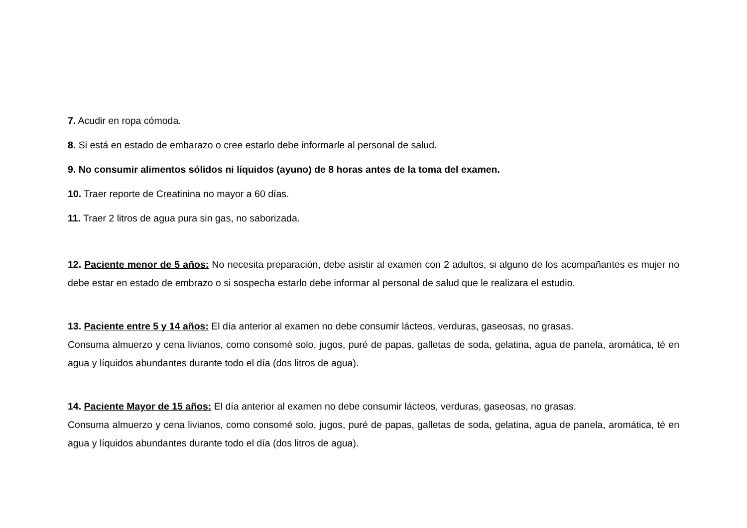7. Acudir en ropa cómoda.
8. Si está en estado de embarazo o cree estarlo debe informarle al personal de salud.
9. No consumir alimentos sólidos ni líquidos (ayuno) de 8 horas antes de la toma del examen.
10. Traer reporte de Creatinina no mayor a 60 días.
11. Traer 2 litros de agua pura sin gas, no saborizada.
12. Paciente menor de 5 años: No necesita preparación, debe asistir al examen con 2 adultos, si alguno de los acompañantes es mujer no debe estar en estado de embrazo o si sospecha estarlo debe informar al personal de salud que le realizara el estudio.
13. Paciente entre 5 y 14 años: El día anterior al examen no debe consumir lácteos, verduras, gaseosas, no grasas.
Consuma almuerzo y cena livianos, como consomé solo, jugos, puré de papas, galletas de soda, gelatina, agua de panela, aromática, té en agua y líquidos abundantes durante todo el día (dos litros de agua).
14. Paciente Mayor de 15 años: El día anterior al examen no debe consumir lácteos, verduras, gaseosas, no grasas.
Consuma almuerzo y cena livianos, como consomé solo, jugos, puré de papas, galletas de soda, gelatina, agua de panela, aromática, té en agua y líquidos abundantes durante todo el día (dos litros de agua).